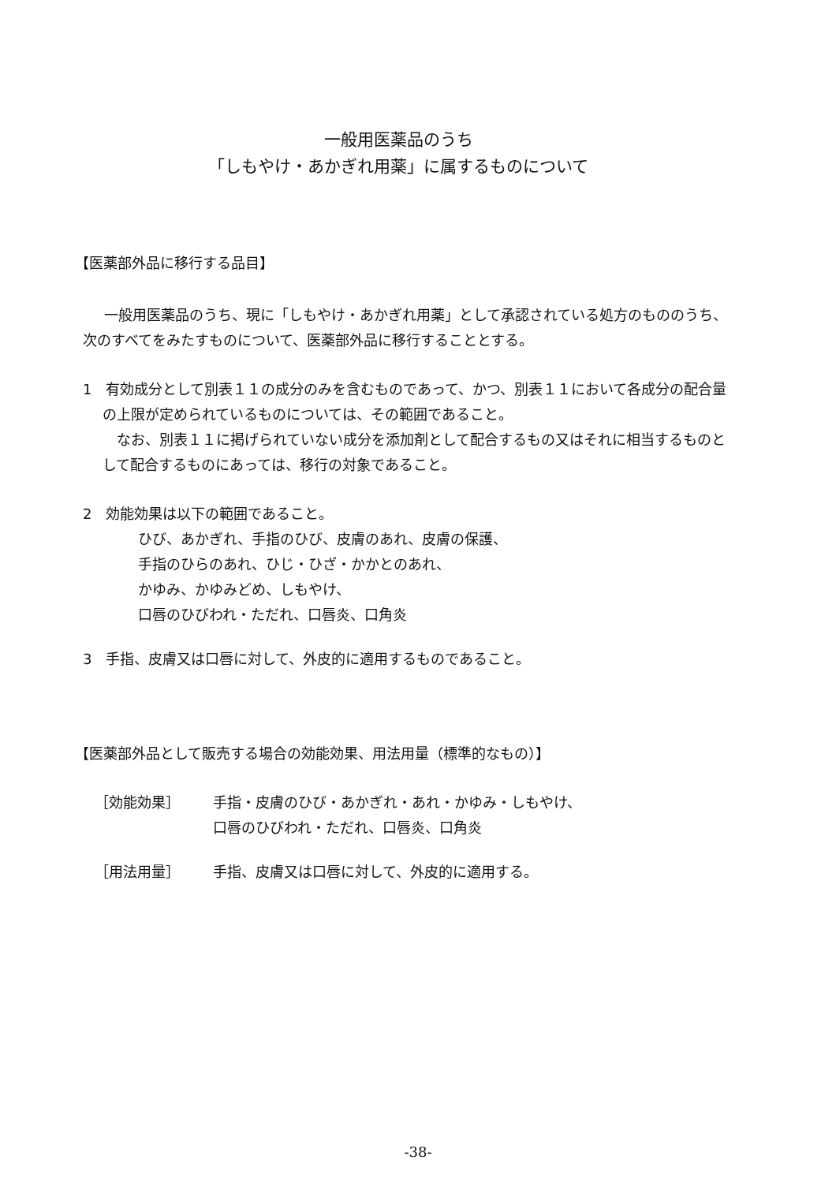一般用医薬品のうち
「しもやけ・あかぎれ用薬」に属するものについて
【医薬部外品に移行する品目】
一般用医薬品のうち、現に「しもやけ・あかぎれ用薬」として承認されている処方のもののうち、次のすべてをみたすものについて、医薬部外品に移行することとする。
1　有効成分として別表１１の成分のみを含むものであって、かつ、別表１１において各成分の配合量の上限が定められているものについては、その範囲であること。
なお、別表１１に掲げられていない成分を添加剤として配合するもの又はそれに相当するものとして配合するものにあっては、移行の対象であること。
2　効能効果は以下の範囲であること。
ひび、あかぎれ、手指のひび、皮膚のあれ、皮膚の保護、
手指のひらのあれ、ひじ・ひざ・かかとのあれ、
かゆみ、かゆみどめ、しもやけ、
口唇のひびわれ・ただれ、口唇炎、口角炎
3　手指、皮膚又は口唇に対して、外皮的に適用するものであること。
【医薬部外品として販売する場合の効能効果、用法用量（標準的なもの）】
［効能効果］ 手指・皮膚のひび・あかぎれ・あれ・かゆみ・しもやけ、
口唇のひびわれ・ただれ、口唇炎、口角炎
［用法用量］ 手指、皮膚又は口唇に対して、外皮的に適用する。
-38-